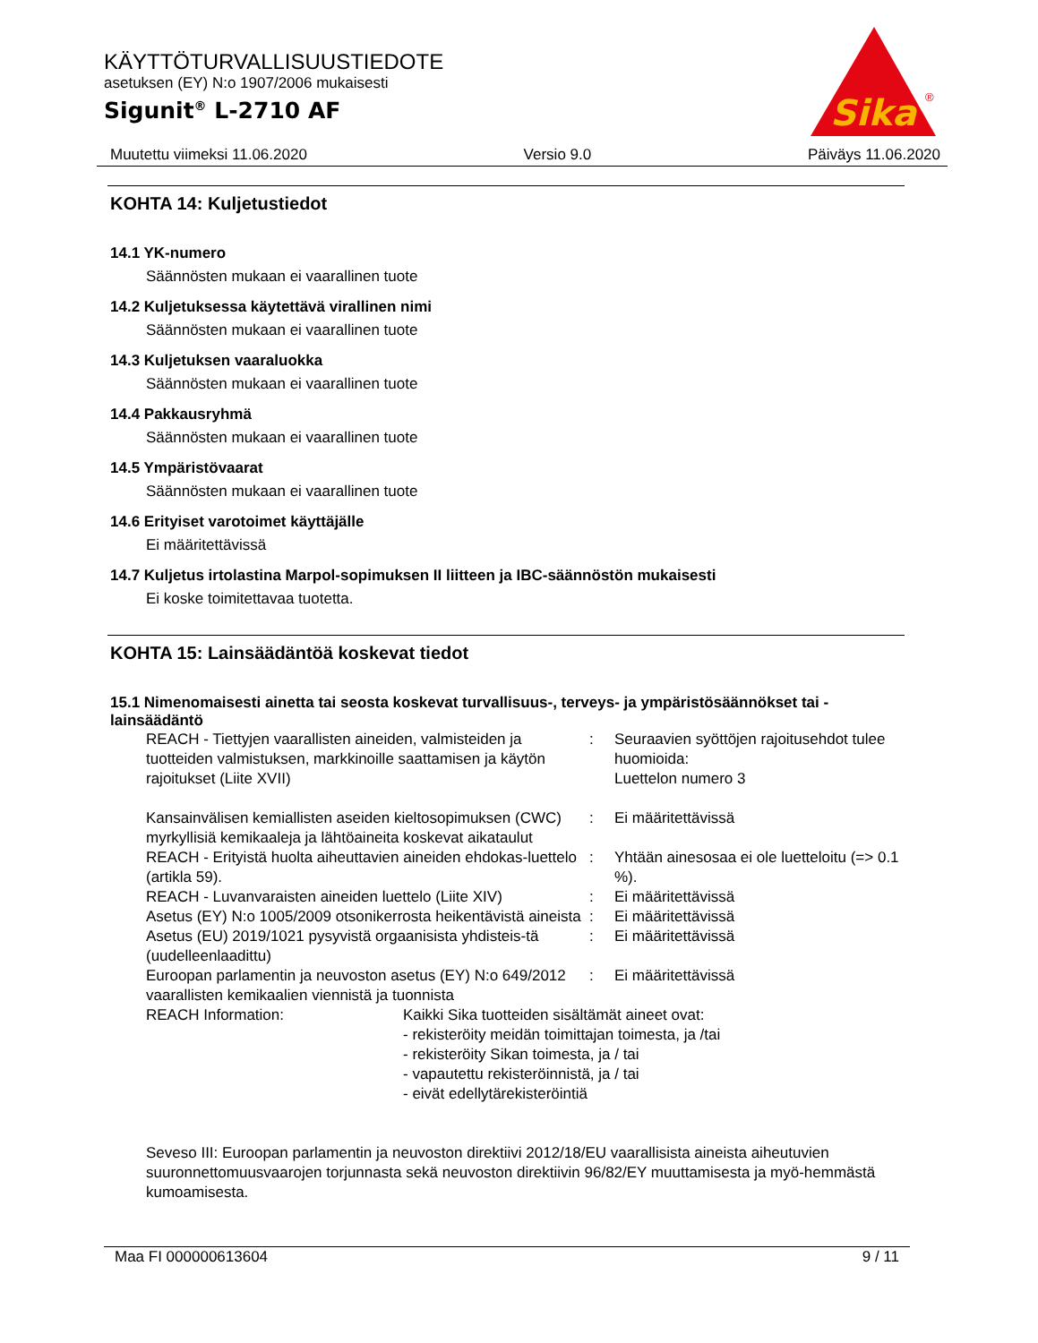KÄYTTÖTURVALLISUUSTIEDOTE
asetuksen (EY) N:o 1907/2006 mukaisesti
Sigunit<sup>®</sup> L-2710 AF
Sika
®
Muutettu viimeksi 11.06.2020 Versio 9.0 Päiväys 11.06.2020
KOHTA 14: Kuljetustiedot
14.1 YK-numero
Säännösten mukaan ei vaarallinen tuote
14.2 Kuljetuksessa käytettävä virallinen nimi
Säännösten mukaan ei vaarallinen tuote
14.3 Kuljetuksen vaaraluokka
Säännösten mukaan ei vaarallinen tuote
14.4 Pakkausryhmä
Säännösten mukaan ei vaarallinen tuote
14.5 Ympäristövaarat
Säännösten mukaan ei vaarallinen tuote
14.6 Erityiset varotoimet käyttäjälle
Ei määritettävissä
14.7 Kuljetus irtolastina Marpol-sopimuksen II liitteen ja IBC-säännöstön mukaisesti
Ei koske toimitettavaa tuotetta.
KOHTA 15: Lainsäädäntöä koskevat tiedot
15.1 Nimenomaisesti ainetta tai seosta koskevat turvallisuus-, terveys- ja ympäristösäännökset tai -lainsäädäntö
| REACH - Tiettyjen vaarallisten aineiden, valmisteiden ja tuotteiden valmistuksen, markkinoille saattamisen ja käytön rajoitukset (Liite XVII) | : | Seuraavien syöttöjen rajoitusehdot tulee huomioida: Luettelon numero 3 |
| Kansainvälisen kemiallisten aseiden kieltosopimuksen (CWC) myrkyllisiä kemikaaleja ja lähtöaineita koskevat aikataulut | : | Ei määritettävissä |
| REACH - Erityistä huolta aiheuttavien aineiden ehdokas-luettelo (artikla 59). | : | Yhtään ainesosaa ei ole luetteloitu (=> 0.1 %). |
| REACH - Luvanvaraisten aineiden luettelo (Liite XIV) | : | Ei määritettävissä |
| Asetus (EY) N:o 1005/2009 otsonikerrosta heikentävistä aineista | : | Ei määritettävissä |
| Asetus (EU) 2019/1021 pysyvistä orgaanisista yhdisteis-tä (uudelleenlaadittu) | : | Ei määritettävissä |
| Euroopan parlamentin ja neuvoston asetus (EY) N:o 649/2012 vaarallisten kemikaalien viennistä ja tuonnista | : | Ei määritettävissä |
| REACH Information: | Kaikki Sika tuotteiden sisältämät aineet ovat: - rekisteröity meidän toimittajan toimesta, ja /tai - rekisteröity Sikan toimesta, ja / tai - vapautettu rekisteröinnistä, ja / tai - eivät edellytärekisteröintiä |
Seveso III: Euroopan parlamentin ja neuvoston direktiivi 2012/18/EU vaarallisista aineista aiheutuvien suuronnettomuusvaarojen torjunnasta sekä neuvoston direktiivin 96/82/EY muuttamisesta ja myö-hemmästä kumoamisesta.
Maa FI 000000613604 9 / 11